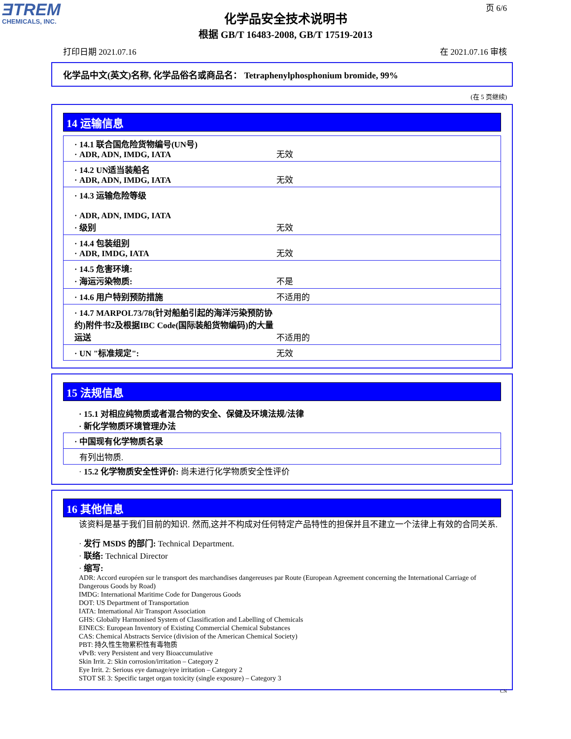ƎTREM
CHEMICALS, INC.
页 6/6
化学品安全技术说明书
根据 GB/T 16483-2008, GB/T 17519-2013
打印日期 2021.07.16 在 2021.07.16 审核
化学品中文(英文)名称, 化学品俗名或商品名： Tetraphenylphosphonium bromide, 99%
(在 5 页继续)
14 运输信息
| · 14.1 联合国危险货物编号(UN号) · ADR, ADN, IMDG, IATA | 无效 |
| · 14.2 UN适当装船名 · ADR, ADN, IMDG, IATA | 无效 |
| · 14.3 运输危险等级 · ADR, ADN, IMDG, IATA · 级别 | 无效 |
| · 14.4 包装组别 · ADR, IMDG, IATA | 无效 |
| · 14.5 危害环境: · 海运污染物质: | 不是 |
| · 14.6 用户特别预防措施 | 不适用的 |
| · 14.7 MARPOL73/78(针对船舶引起的海洋污染预防协约)附件书2及根据IBC Code(国际装船货物编码)的大量运送 | 不适用的 |
| · UN "标准规定": | 无效 |
15 法规信息
· 15.1 对相应纯物质或者混合物的安全、保健及环境法规/法律
· 新化学物质环境管理办法
| · 中国现有化学物质名录 |
| 有列出物质. |
· 15.2 化学物质安全性评价: 尚未进行化学物质安全性评价
16 其他信息
该资料是基于我们目前的知识. 然而,这并不构成对任何特定产品特性的担保并且不建立一个法律上有效的合同关系.
· 发行 MSDS 的部门: Technical Department.
· 联络: Technical Director
· 缩写:
ADR: Accord européen sur le transport des marchandises dangereuses par Route (European Agreement concerning the International Carriage of Dangerous Goods by Road)
IMDG: International Maritime Code for Dangerous Goods
DOT: US Department of Transportation
IATA: International Air Transport Association
GHS: Globally Harmonised System of Classification and Labelling of Chemicals
EINECS: European Inventory of Existing Commercial Chemical Substances
CAS: Chemical Abstracts Service (division of the American Chemical Society)
PBT: 持久性生物累积性有毒物质
vPvB: very Persistent and very Bioaccumulative
Skin Irrit. 2: Skin corrosion/irritation – Category 2
Eye Irrit. 2: Serious eye damage/eye irritation – Category 2
STOT SE 3: Specific target organ toxicity (single exposure) – Category 3
CN